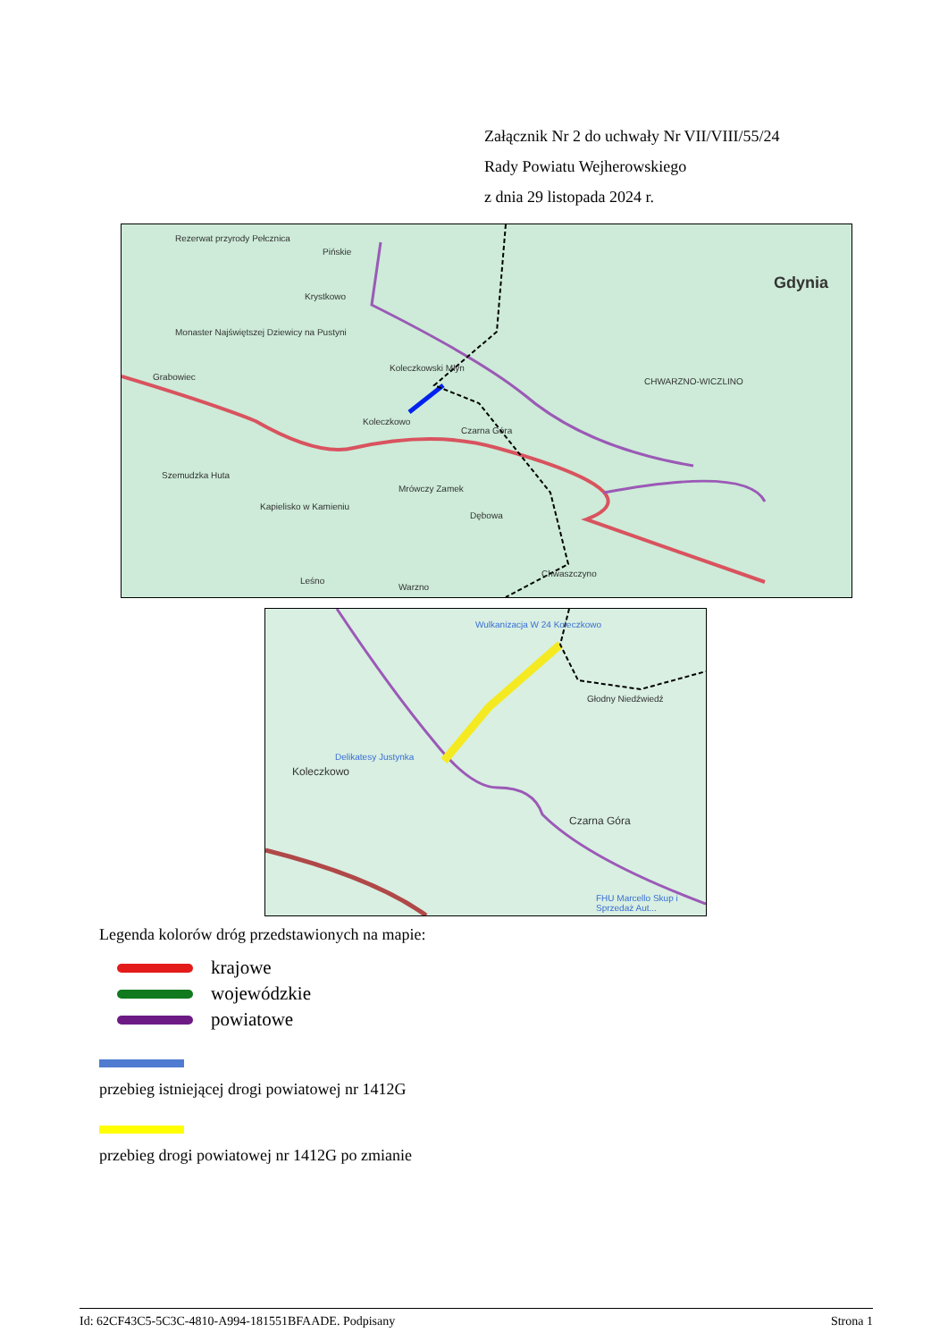Załącznik Nr 2 do uchwały Nr VII/VIII/55/24
Rady Powiatu Wejherowskiego
z dnia 29 listopada 2024 r.
Rezerwat przyrody Pełcznica
Pińskie
Krystkowo
Monaster Najświętszej Dziewicy na Pustyni
Grabowiec
Koleczkowski Młyn
Koleczkowo
Czarna Góra
CHWARZNO-WICZLINO
Gdynia
Szemudzka Huta
Kapielisko w Kamieniu
Mrówczy Zamek
Dębowa
Chwaszczyno
Warzno
Leśno
Wulkanizacja W 24 Koleczkowo
Głodny Niedźwiedź
Delikatesy Justynka
Koleczkowo
Czarna Góra
FHU Marcello Skup i Sprzedaż Aut...
Legenda kolorów dróg przedstawionych na mapie:
krajowe
wojewódzkie
powiatowe
przebieg istniejącej drogi powiatowej nr 1412G
przebieg drogi powiatowej nr 1412G po zmianie
Id: 62CF43C5-5C3C-4810-A994-181551BFAADE. Podpisany Strona 1